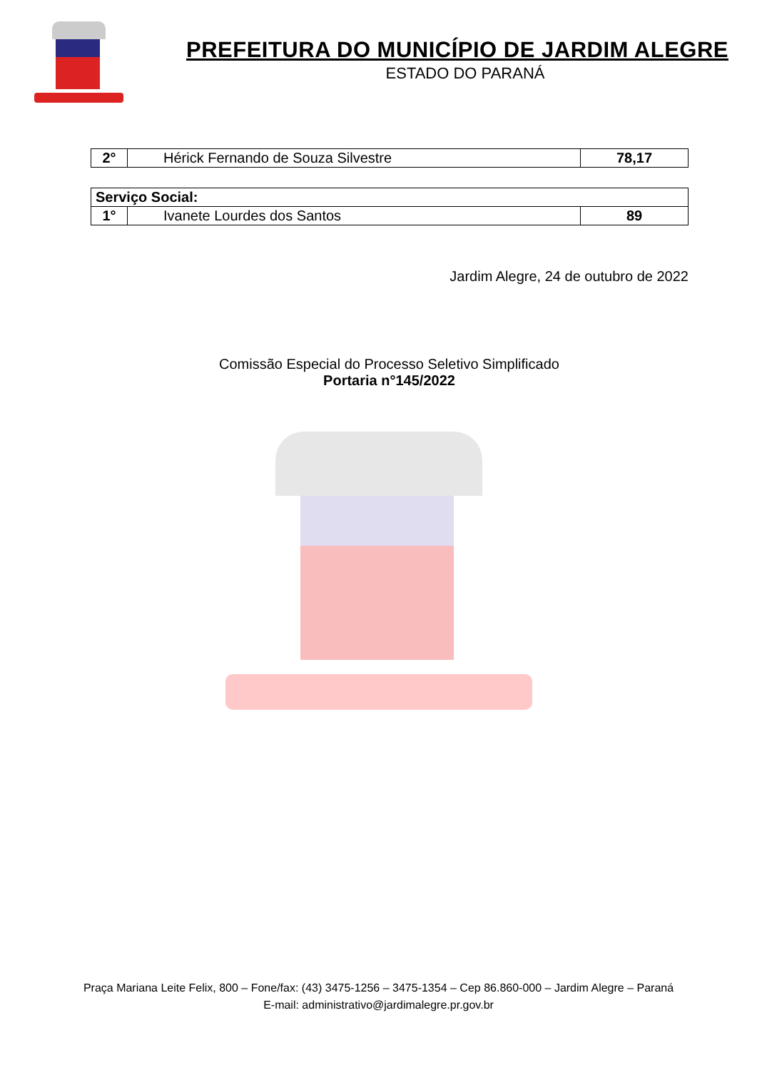PREFEITURA DO MUNICÍPIO DE JARDIM ALEGRE
ESTADO DO PARANÁ
| 2° | Hérick Fernando de Souza Silvestre | 78,17 |
| Serviço Social: | | |
| 1° | Ivanete Lourdes dos Santos | 89 |
Jardim Alegre, 24 de outubro de 2022
Comissão Especial do Processo Seletivo Simplificado
Portaria n°145/2022
Praça Mariana Leite Felix, 800 – Fone/fax: (43) 3475-1256 – 3475-1354 – Cep 86.860-000 – Jardim Alegre – Paraná
E-mail: administrativo@jardimalegre.pr.gov.br